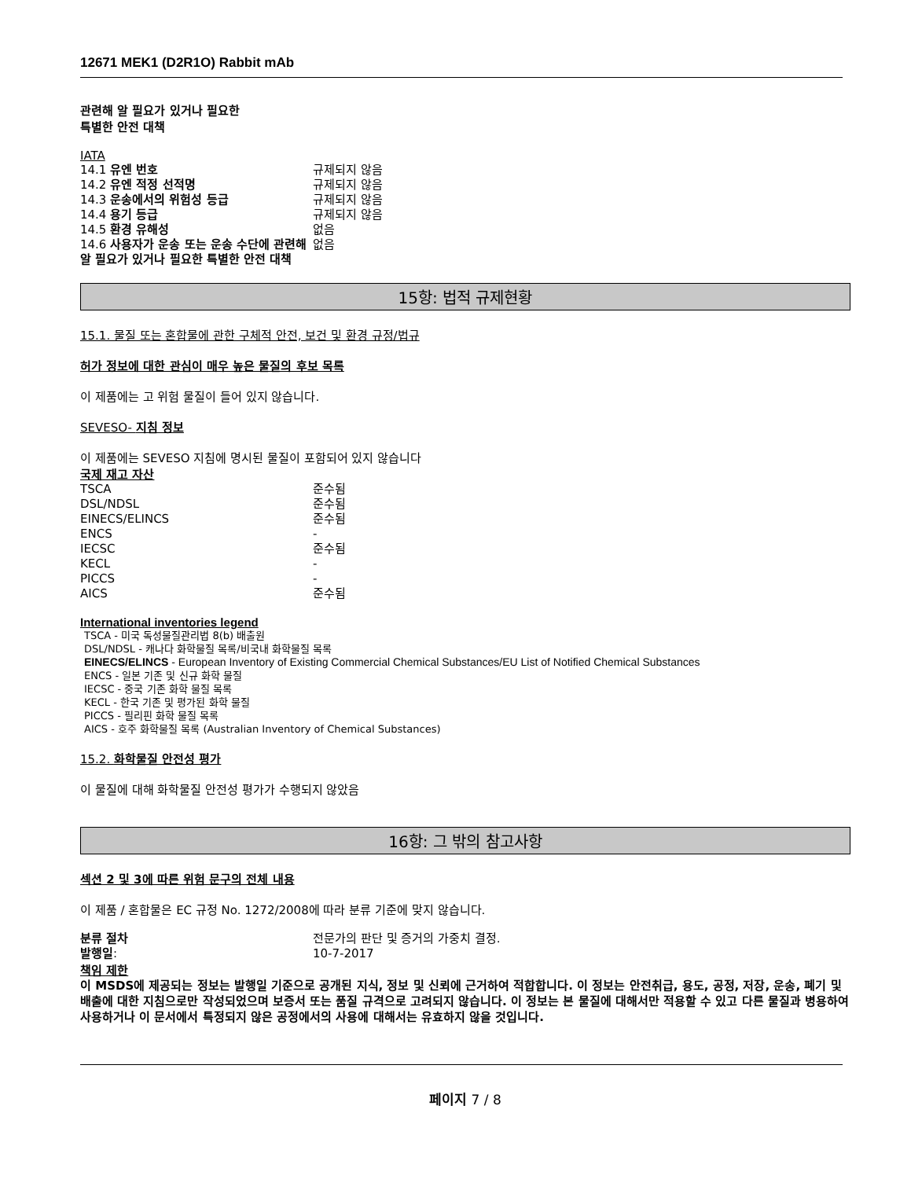12671 MEK1 (D2R1O) Rabbit mAb
관련해 알 필요가 있거나 필요한
특별한 안전 대책
IATA
| 14.1 유엔 번호 | 규제되지 않음 |
| 14.2 유엔 적정 선적명 | 규제되지 않음 |
| 14.3 운송에서의 위험성 등급 | 규제되지 않음 |
| 14.4 용기 등급 | 규제되지 않음 |
| 14.5 환경 유해성 | 없음 |
| 14.6 사용자가 운송 또는 운송 수단에 관련해 알 필요가 있거나 필요한 특별한 안전 대책 | 없음 |
15항: 법적 규제현황
15.1. 물질 또는 혼합물에 관한 구체적 안전, 보건 및 환경 규정/법규
허가 정보에 대한 관심이 매우 높은 물질의 후보 목록
이 제품에는 고 위험 물질이 들어 있지 않습니다.
SEVESO- 지침 정보
이 제품에는 SEVESO 지침에 명시된 물질이 포함되어 있지 않습니다
국제 재고 자산
| TSCA | 준수됨 |
| DSL/NDSL | 준수됨 |
| EINECS/ELINCS | 준수됨 |
| ENCS | - |
| IECSC | 준수됨 |
| KECL | - |
| PICCS | - |
| AICS | 준수됨 |
International inventories legend
TSCA - 미국 독성물질관리법 8(b) 배출원
DSL/NDSL - 캐나다 화학물질 목록/비국내 화학물질 목록
EINECS/ELINCS - European Inventory of Existing Commercial Chemical Substances/EU List of Notified Chemical Substances
ENCS - 일본 기존 및 신규 화학 물질
IECSC - 중국 기존 화학 물질 목록
KECL - 한국 기존 및 평가된 화학 물질
PICCS - 필리핀 화학 물질 목록
AICS - 호주 화학물질 목록 (Australian Inventory of Chemical Substances)
15.2. 화학물질 안전성 평가
이 물질에 대해 화학물질 안전성 평가가 수행되지 않았음
16항: 그 밖의 참고사항
섹션 2 및 3에 따른 위험 문구의 전체 내용
이 제품 / 혼합물은 EC 규정 No. 1272/2008에 따라 분류 기준에 맞지 않습니다.
| 분류 절차 | 전문가의 판단 및 증거의 가중치 결정. |
| 발행일 : | 10-7-2017 |
책임 제한
이 MSDS에 제공되는 정보는 발행일 기준으로 공개된 지식, 정보 및 신뢰에 근거하여 적합합니다. 이 정보는 안전취급, 용도, 공정, 저장, 운송, 폐기 및 배출에 대한 지침으로만 작성되었으며 보증서 또는 품질 규격으로 고려되지 않습니다. 이 정보는 본 물질에 대해서만 적용할 수 있고 다른 물질과 병용하여 사용하거나 이 문서에서 특정되지 않은 공정에서의 사용에 대해서는 유효하지 않을 것입니다.
페이지 7 / 8